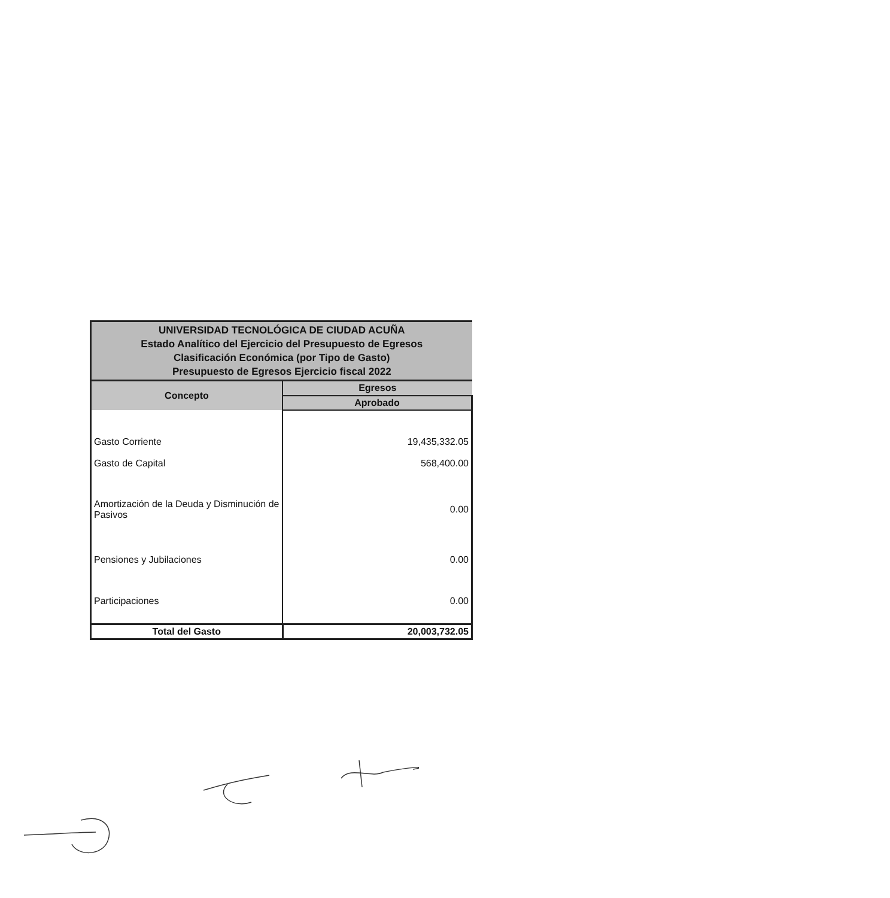| UNIVERSIDAD TECNOLÓGICA DE CIUDAD ACUÑA Estado Analítico del Ejercicio del Presupuesto de Egresos Clasificación Económica (por Tipo de Gasto) Presupuesto de Egresos Ejercicio fiscal 2022 | |
| Concepto | Egresos |
| | Aprobado |
| Gasto Corriente | 19,435,332.05 |
| Gasto de Capital | 568,400.00 |
| Amortización de la Deuda y Disminución de Pasivos | 0.00 |
| Pensiones y Jubilaciones | 0.00 |
| Participaciones | 0.00 |
| Total del Gasto | 20,003,732.05 |